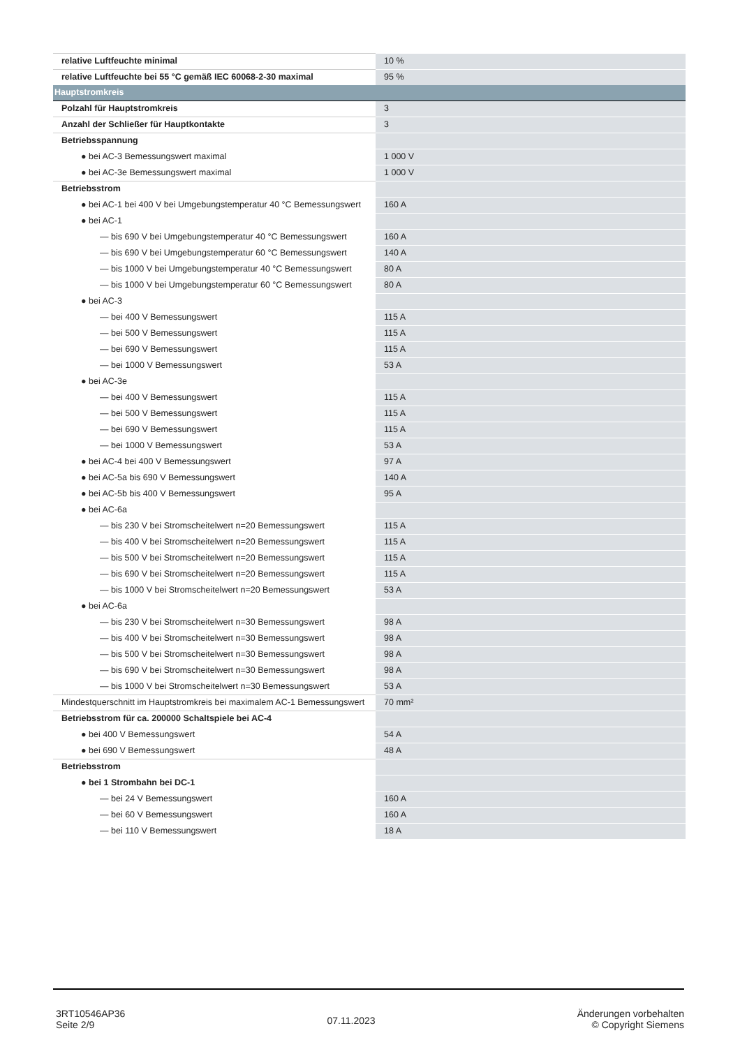| relative Luftfeuchte minimal | 10 % |
| relative Luftfeuchte bei 55 °C gemäß IEC 60068-2-30 maximal | 95 % |
| Hauptstromkreis | |
| Polzahl für Hauptstromkreis | 3 |
| Anzahl der Schließer für Hauptkontakte | 3 |
| Betriebsspannung | |
| ● bei AC-3 Bemessungswert maximal | 1 000 V |
| ● bei AC-3e Bemessungswert maximal | 1 000 V |
| Betriebsstrom | |
| ● bei AC-1 bei 400 V bei Umgebungstemperatur 40 °C Bemessungswert | 160 A |
| ● bei AC-1 | |
| — bis 690 V bei Umgebungstemperatur 40 °C Bemessungswert | 160 A |
| — bis 690 V bei Umgebungstemperatur 60 °C Bemessungswert | 140 A |
| — bis 1000 V bei Umgebungstemperatur 40 °C Bemessungswert | 80 A |
| — bis 1000 V bei Umgebungstemperatur 60 °C Bemessungswert | 80 A |
| ● bei AC-3 | |
| — bei 400 V Bemessungswert | 115 A |
| — bei 500 V Bemessungswert | 115 A |
| — bei 690 V Bemessungswert | 115 A |
| — bei 1000 V Bemessungswert | 53 A |
| ● bei AC-3e | |
| — bei 400 V Bemessungswert | 115 A |
| — bei 500 V Bemessungswert | 115 A |
| — bei 690 V Bemessungswert | 115 A |
| — bei 1000 V Bemessungswert | 53 A |
| ● bei AC-4 bei 400 V Bemessungswert | 97 A |
| ● bei AC-5a bis 690 V Bemessungswert | 140 A |
| ● bei AC-5b bis 400 V Bemessungswert | 95 A |
| ● bei AC-6a | |
| — bis 230 V bei Stromscheitelwert n=20 Bemessungswert | 115 A |
| — bis 400 V bei Stromscheitelwert n=20 Bemessungswert | 115 A |
| — bis 500 V bei Stromscheitelwert n=20 Bemessungswert | 115 A |
| — bis 690 V bei Stromscheitelwert n=20 Bemessungswert | 115 A |
| — bis 1000 V bei Stromscheitelwert n=20 Bemessungswert | 53 A |
| ● bei AC-6a | |
| — bis 230 V bei Stromscheitelwert n=30 Bemessungswert | 98 A |
| — bis 400 V bei Stromscheitelwert n=30 Bemessungswert | 98 A |
| — bis 500 V bei Stromscheitelwert n=30 Bemessungswert | 98 A |
| — bis 690 V bei Stromscheitelwert n=30 Bemessungswert | 98 A |
| — bis 1000 V bei Stromscheitelwert n=30 Bemessungswert | 53 A |
| Mindestquerschnitt im Hauptstromkreis bei maximalem AC-1 Bemessungswert | 70 mm² |
| Betriebsstrom für ca. 200000 Schaltspiele bei AC-4 | |
| ● bei 400 V Bemessungswert | 54 A |
| ● bei 690 V Bemessungswert | 48 A |
| Betriebsstrom | |
| ● bei 1 Strombahn bei DC-1 | |
| — bei 24 V Bemessungswert | 160 A |
| — bei 60 V Bemessungswert | 160 A |
| — bei 110 V Bemessungswert | 18 A |
3RT10546AP36
Seite 2/9
07.11.2023
Änderungen vorbehalten
© Copyright Siemens